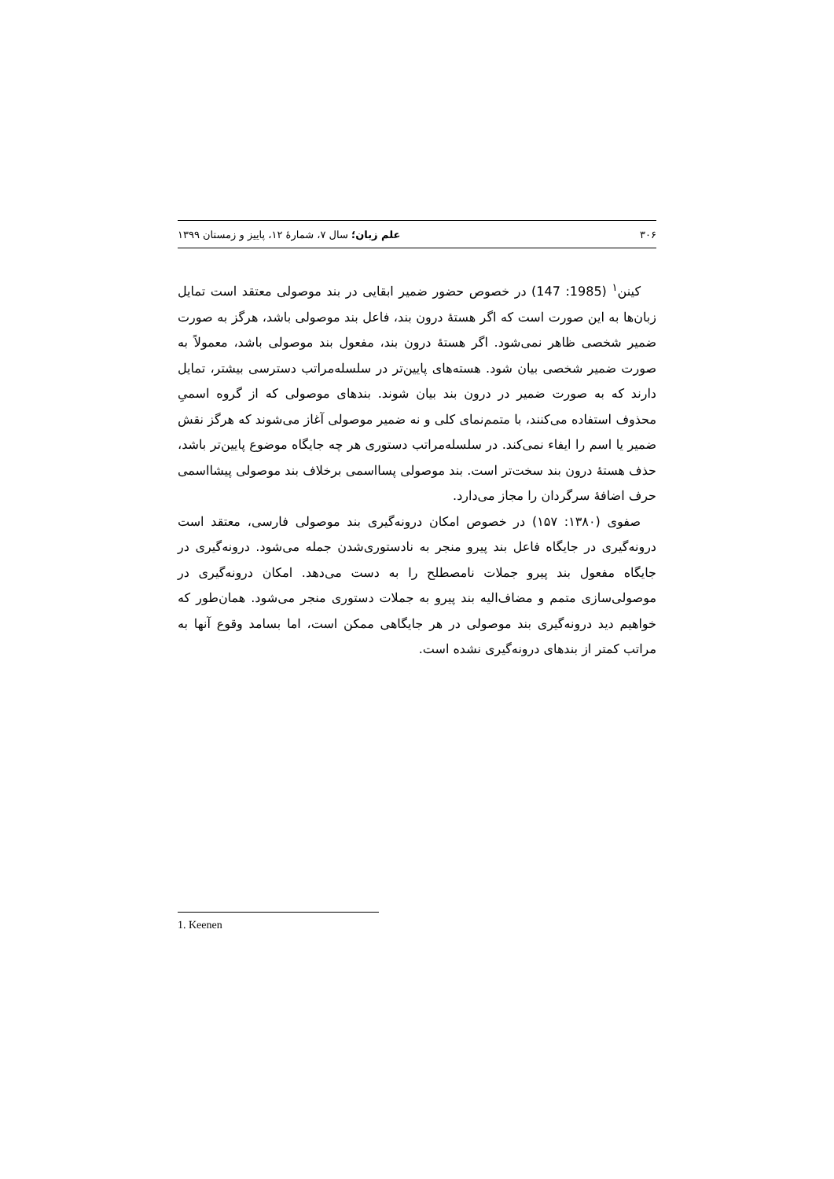۳۰۶ علم زبان؛ سال ۷، شمارهٔ ۱۲، پاییز و زمستان ۱۳۹۹
کینن<sup>۱</sup> (1985: 147) در خصوص حضور ضمیر ابقایی در بند موصولی معتقد است تمایل زبان‌ها به این صورت است که اگر هستهٔ درون بند، فاعل بند موصولی باشد، هرگز به صورت ضمیر شخصی ظاهر نمی‌شود. اگر هستهٔ درون بند، مفعول بند موصولی باشد، معمولاً به صورت ضمیر شخصی بیان شود. هسته‌های پایین‌تر در سلسله‌مراتب دسترسی بیشتر، تمایل دارند که به صورت ضمیر در درون بند بیان شوند. بندهای موصولی که از گروه اسمیِ محذوف استفاده می‌کنند، با متمم‌نمای کلی و نه ضمیر موصولی آغاز می‌شوند که هرگز نقش ضمیر یا اسم را ایفاء نمی‌کند. در سلسله‌مراتب دستوری هر چه جایگاه موضوع پایین‌تر باشد، حذف هستهٔ درون بند سخت‌تر است. بند موصولی پسااسمی برخلاف بند موصولی پیشااسمی حرف اضافهٔ سرگردان را مجاز می‌دارد.
صفوی (۱۳۸۰: ۱۵۷) در خصوص امکان درونه‌گیری بند موصولی فارسی، معتقد است درونه‌گیری در جایگاه فاعل بند پیرو منجر به نادستوری‌شدن جمله می‌شود. درونه‌گیری در جایگاه مفعول بند پیرو جملات نامصطلح را به دست می‌دهد. امکان درونه‌گیری در موصولی‌سازی متمم و مضاف‌الیه بند پیرو به جملات دستوری منجر می‌شود. همان‌طور که خواهیم دید درونه‌گیری بند موصولی در هر جایگاهی ممکن است، اما بسامد وقوع آنها به مراتب کمتر از بندهای درونه‌گیری نشده است.
1. Keenen